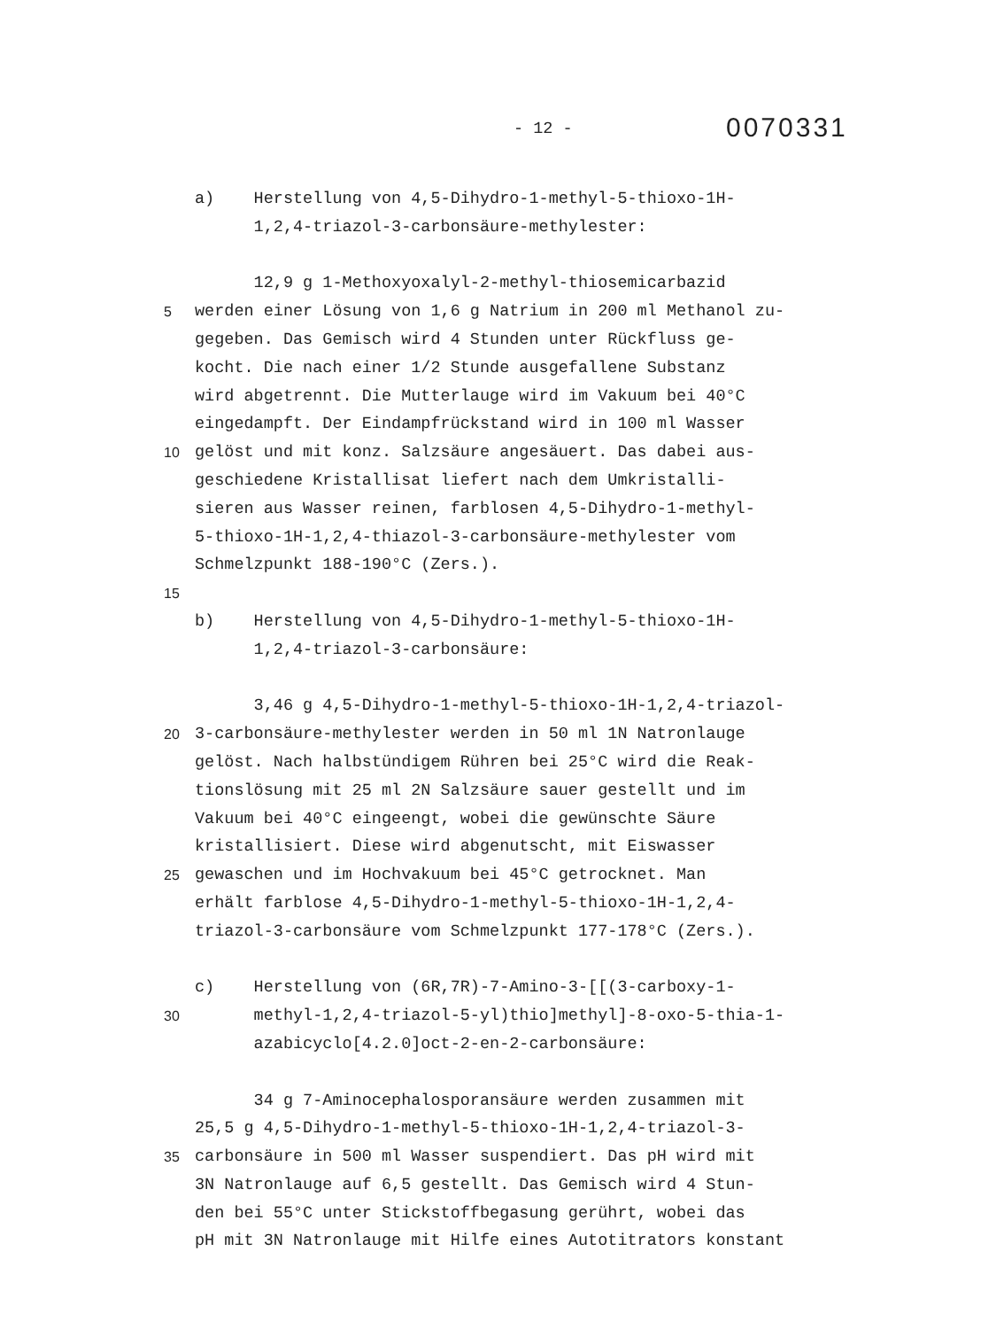- 12 -
0070331
a) Herstellung von 4,5-Dihydro-1-methyl-5-thioxo-1H-
1,2,4-triazol-3-carbonsäure-methylester:
12,9 g 1-Methoxyoxalyl-2-methyl-thiosemicarbazid
5 werden einer Lösung von 1,6 g Natrium in 200 ml Methanol zu-
gegeben. Das Gemisch wird 4 Stunden unter Rückfluss ge-
kocht. Die nach einer 1/2 Stunde ausgefallene Substanz
wird abgetrennt. Die Mutterlauge wird im Vakuum bei 40°C
eingedampft. Der Eindampfrückstand wird in 100 ml Wasser
10 gelöst und mit konz. Salzsäure angesäuert. Das dabei aus-
geschiedene Kristallisat liefert nach dem Umkristalli-
sieren aus Wasser reinen, farblosen 4,5-Dihydro-1-methyl-
5-thioxo-1H-1,2,4-thiazol-3-carbonsäure-methylester vom
Schmelzpunkt 188-190°C (Zers.).
15
b) Herstellung von 4,5-Dihydro-1-methyl-5-thioxo-1H-
1,2,4-triazol-3-carbonsäure:
3,46 g 4,5-Dihydro-1-methyl-5-thioxo-1H-1,2,4-triazol-
20 3-carbonsäure-methylester werden in 50 ml 1N Natronlauge
gelöst. Nach halbstündigem Rühren bei 25°C wird die Reak-
tionslösung mit 25 ml 2N Salzsäure sauer gestellt und im
Vakuum bei 40°C eingeengt, wobei die gewünschte Säure
kristallisiert. Diese wird abgenutscht, mit Eiswasser
25 gewaschen und im Hochvakuum bei 45°C getrocknet. Man
erhält farblose 4,5-Dihydro-1-methyl-5-thioxo-1H-1,2,4-
triazol-3-carbonsäure vom Schmelzpunkt 177-178°C (Zers.).
c) Herstellung von (6R,7R)-7-Amino-3-[[(3-carboxy-1-
30 methyl-1,2,4-triazol-5-yl)thio]methyl]-8-oxo-5-thia-1-
azabicyclo[4.2.0]oct-2-en-2-carbonsäure:
34 g 7-Aminocephalosporansäure werden zusammen mit
25,5 g 4,5-Dihydro-1-methyl-5-thioxo-1H-1,2,4-triazol-3-
35 carbonsäure in 500 ml Wasser suspendiert. Das pH wird mit
3N Natronlauge auf 6,5 gestellt. Das Gemisch wird 4 Stun-
den bei 55°C unter Stickstoffbegasung gerührt, wobei das
pH mit 3N Natronlauge mit Hilfe eines Autotitrators konstant